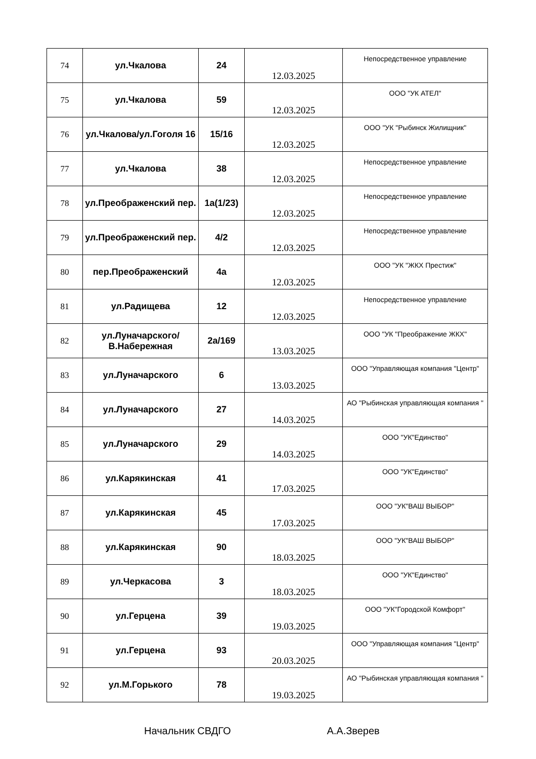| 74 | ул.Чкалова | 24 | 12.03.2025 | Непосредственное управление |
| 75 | ул.Чкалова | 59 | 12.03.2025 | ООО "УК АТЕЛ" |
| 76 | ул.Чкалова/ул.Гоголя 16 | 15/16 | 12.03.2025 | ООО "УК "Рыбинск Жилищник" |
| 77 | ул.Чкалова | 38 | 12.03.2025 | Непосредственное управление |
| 78 | ул.Преображенский пер. | 1а(1/23) | 12.03.2025 | Непосредственное управление |
| 79 | ул.Преображенский пер. | 4/2 | 12.03.2025 | Непосредственное управление |
| 80 | пер.Преображенский | 4а | 12.03.2025 | ООО "УК "ЖКХ Престиж" |
| 81 | ул.Радищева | 12 | 12.03.2025 | Непосредственное управление |
| 82 | ул.Луначарского/ В.Набережная | 2а/169 | 13.03.2025 | ООО "УК "Преображение ЖКХ" |
| 83 | ул.Луначарского | 6 | 13.03.2025 | ООО "Управляющая компания "Центр" |
| 84 | ул.Луначарского | 27 | 14.03.2025 | АО "Рыбинская управляющая компания " |
| 85 | ул.Луначарского | 29 | 14.03.2025 | ООО "УК"Единство" |
| 86 | ул.Карякинская | 41 | 17.03.2025 | ООО "УК"Единство" |
| 87 | ул.Карякинская | 45 | 17.03.2025 | ООО "УК"ВАШ ВЫБОР" |
| 88 | ул.Карякинская | 90 | 18.03.2025 | ООО "УК"ВАШ ВЫБОР" |
| 89 | ул.Черкасова | 3 | 18.03.2025 | ООО "УК"Единство" |
| 90 | ул.Герцена | 39 | 19.03.2025 | ООО "УК"Городской Комфорт" |
| 91 | ул.Герцена | 93 | 20.03.2025 | ООО "Управляющая компания "Центр" |
| 92 | ул.М.Горького | 78 | 19.03.2025 | АО "Рыбинская управляющая компания " |
Начальник СВДГО А.А.Зверев